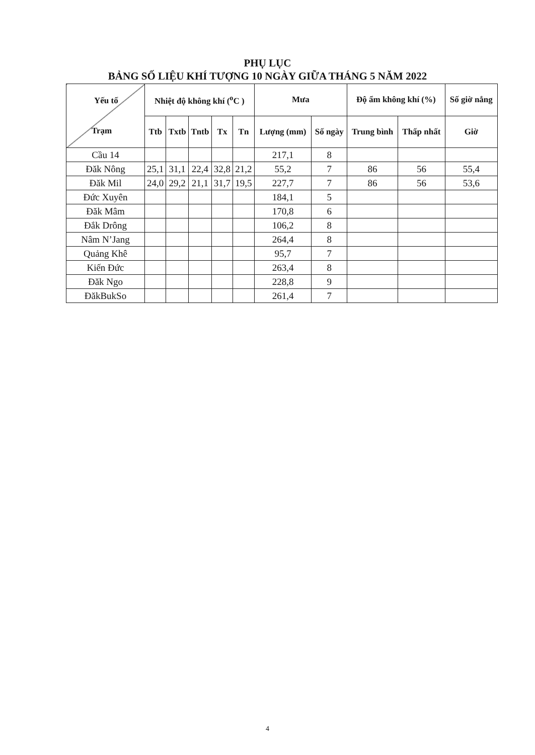PHỤ LỤC
BẢNG SỐ LIỆU KHÍ TƯỢNG 10 NGÀY GIỮA THÁNG 5 NĂM 2022
| Yếu tố Trạm | Nhiệt độ không khí (<sup>o</sup>C ) | | | | | Mưa | | Độ ẩm không khí (%) | | Số giờ nắng |
| --- | --- | --- | --- | --- | --- | --- | --- | --- | --- | --- |
| | Ttb | Txtb | Tntb | Tx | Tn | Lượng (mm) | Số ngày | Trung bình | Thấp nhất | Giờ |
| Cầu 14 | | | | | | 217,1 | 8 | | | |
| Đăk Nông | 25,1 | 31,1 | 22,4 | 32,8 | 21,2 | 55,2 | 7 | 86 | 56 | 55,4 |
| Đăk Mil | 24,0 | 29,2 | 21,1 | 31,7 | 19,5 | 227,7 | 7 | 86 | 56 | 53,6 |
| Đức Xuyên | | | | | | 184,1 | 5 | | | |
| Đăk Mâm | | | | | | 170,8 | 6 | | | |
| Đắk Drông | | | | | | 106,2 | 8 | | | |
| Nâm N’Jang | | | | | | 264,4 | 8 | | | |
| Quảng Khê | | | | | | 95,7 | 7 | | | |
| Kiến Đức | | | | | | 263,4 | 8 | | | |
| Đăk Ngo | | | | | | 228,8 | 9 | | | |
| ĐăkBukSo | | | | | | 261,4 | 7 | | | |
4